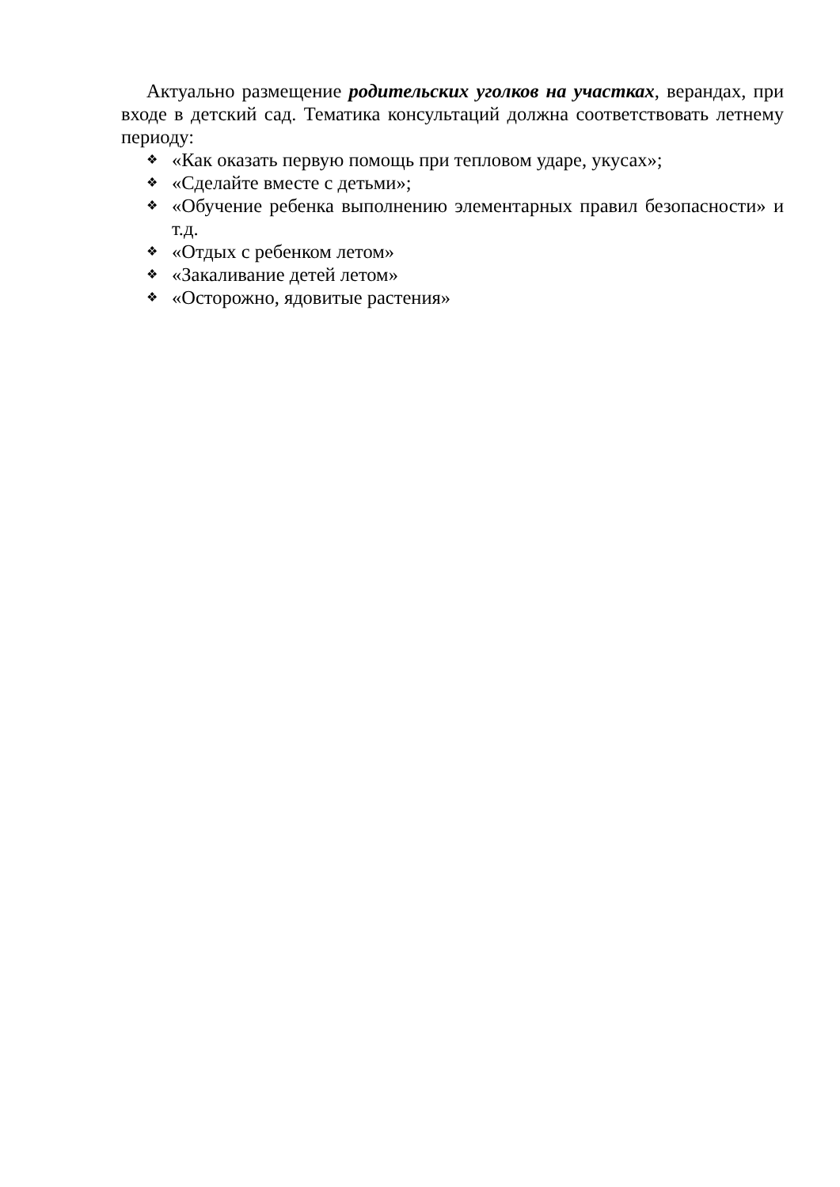Актуально размещение родительских уголков на участках, верандах, при входе в детский сад. Тематика консультаций должна соответствовать летнему периоду:
❖ «Как оказать первую помощь при тепловом ударе, укусах»;
❖ «Сделайте вместе с детьми»;
❖ «Обучение ребенка выполнению элементарных правил безопасности» и т.д.
❖ «Отдых с ребенком летом»
❖ «Закаливание детей летом»
❖ «Осторожно, ядовитые растения»